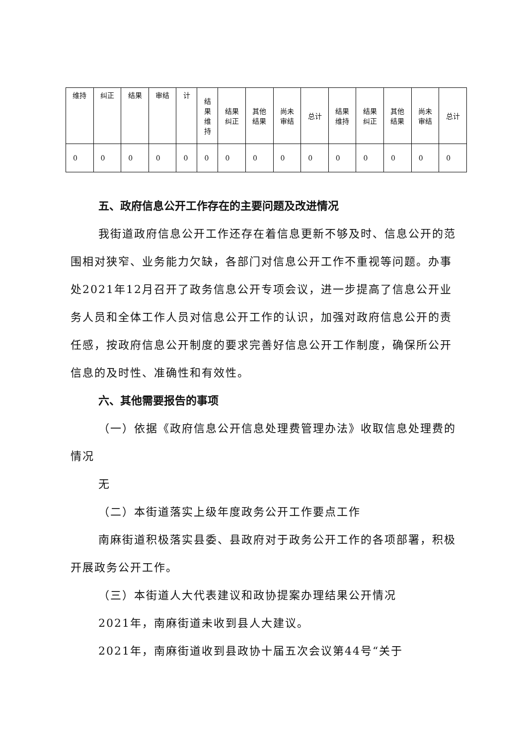| 维持 | 纠正 | 结果 | 审结 | 计 | 结 果 维 持 | 结果 纠正 | 其他 结果 | 尚未 审结 | 总计 | 结果 维持 | 结果 纠正 | 其他 结果 | 尚未 审结 | 总计 |
| 0 | 0 | 0 | 0 | 0 | 0 | 0 | 0 | 0 | 0 | 0 | 0 | 0 | 0 | 0 |
五、政府信息公开工作存在的主要问题及改进情况
我街道政府信息公开工作还存在着信息更新不够及时、信息公开的范围相对狭窄、业务能力欠缺，各部门对信息公开工作不重视等问题。办事处2021年12月召开了政务信息公开专项会议，进一步提高了信息公开业务人员和全体工作人员对信息公开工作的认识，加强对政府信息公开的责任感，按政府信息公开制度的要求完善好信息公开工作制度，确保所公开信息的及时性、准确性和有效性。
六、其他需要报告的事项
（一）依据《政府信息公开信息处理费管理办法》收取信息处理费的情况
无
（二）本街道落实上级年度政务公开工作要点工作
南麻街道积极落实县委、县政府对于政务公开工作的各项部署，积极开展政务公开工作。
（三）本街道人大代表建议和政协提案办理结果公开情况
2021年，南麻街道未收到县人大建议。
2021年，南麻街道收到县政协十届五次会议第44号“关于